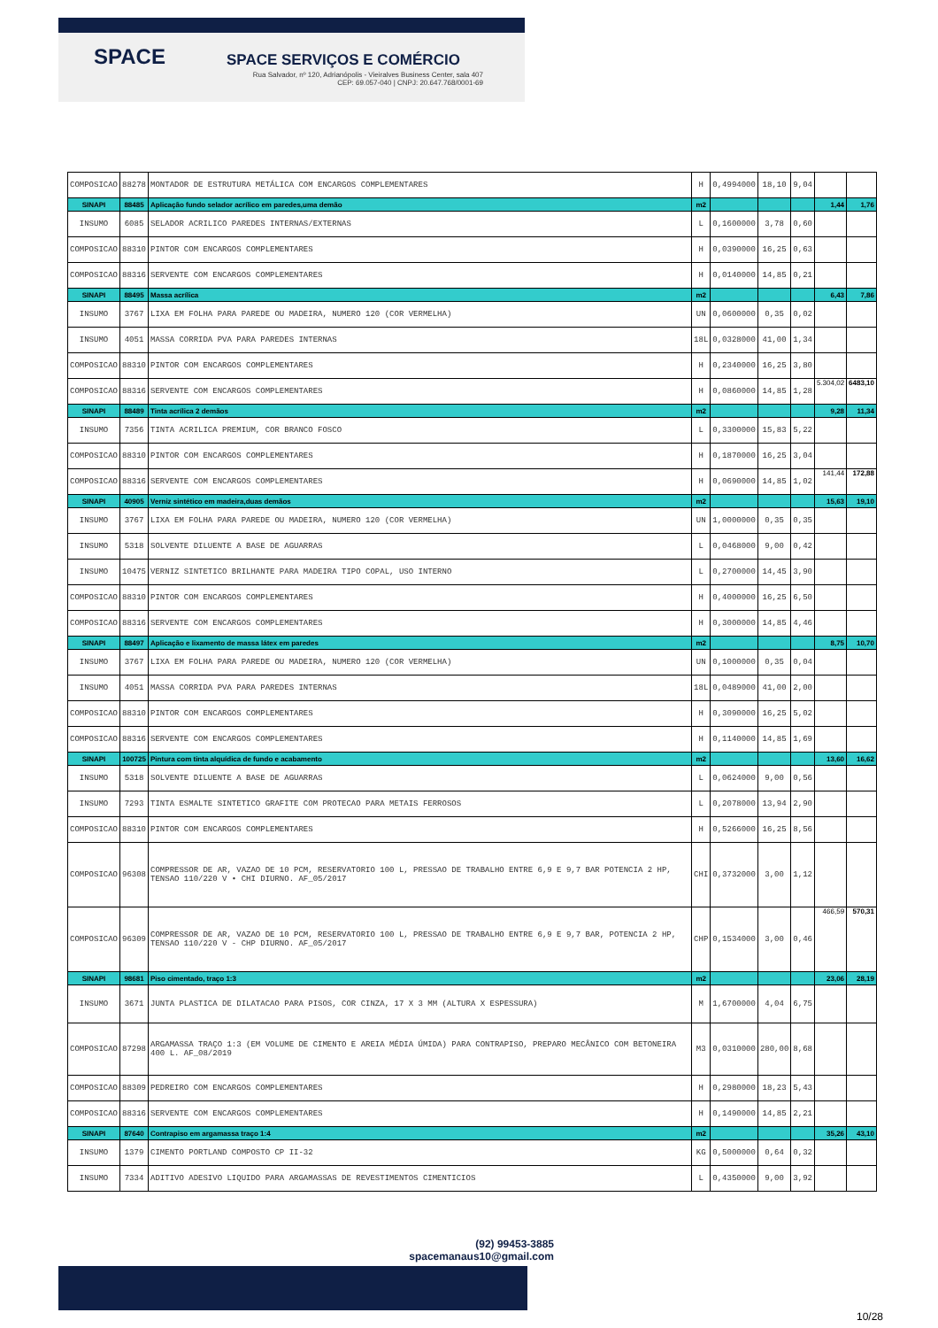SPACE SPACE SERVIÇOS E COMÉRCIO
Rua Salvador, nº 120, Adrianópolis - Vieiralves Business Center, sala 407
CEP: 69.057-040 | CNPJ: 20.647.768/0001-69
| COMPOSICAO | 88278 | MONTADOR DE ESTRUTURA METÁLICA COM ENCARGOS COMPLEMENTARES | H | 0,4994000 | 18,10 | 9,04 | | |
| SINAPI | 88485 | Aplicação fundo selador acrílico em paredes,uma demão | m2 | | | | 1,44 | 1,76 |
| INSUMO | 6085 | SELADOR ACRILICO PAREDES INTERNAS/EXTERNAS | L | 0,1600000 | 3,78 | 0,60 | | |
| COMPOSICAO | 88310 | PINTOR COM ENCARGOS COMPLEMENTARES | H | 0,0390000 | 16,25 | 0,63 | | |
| COMPOSICAO | 88316 | SERVENTE COM ENCARGOS COMPLEMENTARES | H | 0,0140000 | 14,85 | 0,21 | | |
| SINAPI | 88495 | Massa acrílica | m2 | | | | 6,43 | 7,86 |
| INSUMO | 3767 | LIXA EM FOLHA PARA PAREDE OU MADEIRA, NUMERO 120 (COR VERMELHA) | UN | 0,0600000 | 0,35 | 0,02 | | |
| INSUMO | 4051 | MASSA CORRIDA PVA PARA PAREDES INTERNAS | 18L | 0,0328000 | 41,00 | 1,34 | | |
| COMPOSICAO | 88310 | PINTOR COM ENCARGOS COMPLEMENTARES | H | 0,2340000 | 16,25 | 3,80 | | |
| COMPOSICAO | 88316 | SERVENTE COM ENCARGOS COMPLEMENTARES | H | 0,0860000 | 14,85 | 1,28 | 5.304,02 | 6483,10 |
| SINAPI | 88489 | Tinta acrílica 2 demãos | m2 | | | | 9,28 | 11,34 |
| INSUMO | 7356 | TINTA ACRILICA PREMIUM, COR BRANCO FOSCO | L | 0,3300000 | 15,83 | 5,22 | | |
| COMPOSICAO | 88310 | PINTOR COM ENCARGOS COMPLEMENTARES | H | 0,1870000 | 16,25 | 3,04 | | |
| COMPOSICAO | 88316 | SERVENTE COM ENCARGOS COMPLEMENTARES | H | 0,0690000 | 14,85 | 1,02 | 141,44 | 172,88 |
| SINAPI | 40905 | Verniz sintético em madeira,duas demãos | m2 | | | | 15,63 | 19,10 |
| INSUMO | 3767 | LIXA EM FOLHA PARA PAREDE OU MADEIRA, NUMERO 120 (COR VERMELHA) | UN | 1,0000000 | 0,35 | 0,35 | | |
| INSUMO | 5318 | SOLVENTE DILUENTE A BASE DE AGUARRAS | L | 0,0468000 | 9,00 | 0,42 | | |
| INSUMO | 10475 | VERNIZ SINTETICO BRILHANTE PARA MADEIRA TIPO COPAL, USO INTERNO | L | 0,2700000 | 14,45 | 3,90 | | |
| COMPOSICAO | 88310 | PINTOR COM ENCARGOS COMPLEMENTARES | H | 0,4000000 | 16,25 | 6,50 | | |
| COMPOSICAO | 88316 | SERVENTE COM ENCARGOS COMPLEMENTARES | H | 0,3000000 | 14,85 | 4,46 | | |
| SINAPI | 88497 | Aplicação e lixamento de massa látex em paredes | m2 | | | | 8,75 | 10,70 |
| INSUMO | 3767 | LIXA EM FOLHA PARA PAREDE OU MADEIRA, NUMERO 120 (COR VERMELHA) | UN | 0,1000000 | 0,35 | 0,04 | | |
| INSUMO | 4051 | MASSA CORRIDA PVA PARA PAREDES INTERNAS | 18L | 0,0489000 | 41,00 | 2,00 | | |
| COMPOSICAO | 88310 | PINTOR COM ENCARGOS COMPLEMENTARES | H | 0,3090000 | 16,25 | 5,02 | | |
| COMPOSICAO | 88316 | SERVENTE COM ENCARGOS COMPLEMENTARES | H | 0,1140000 | 14,85 | 1,69 | | |
| SINAPI | 100725 | Pintura com tinta alquídica de fundo e acabamento | m2 | | | | 13,60 | 16,62 |
| INSUMO | 5318 | SOLVENTE DILUENTE A BASE DE AGUARRAS | L | 0,0624000 | 9,00 | 0,56 | | |
| INSUMO | 7293 | TINTA ESMALTE SINTETICO GRAFITE COM PROTECAO PARA METAIS FERROSOS | L | 0,2078000 | 13,94 | 2,90 | | |
| COMPOSICAO | 88310 | PINTOR COM ENCARGOS COMPLEMENTARES | H | 0,5266000 | 16,25 | 8,56 | | |
| COMPOSICAO | 96308 | COMPRESSOR DE AR, VAZAO DE 10 PCM, RESERVATORIO 100 L, PRESSAO DE TRABALHO ENTRE 6,9 E 9,7 BAR POTENCIA 2 HP, TENSAO 110/220 V • CHI DIURNO. AF_05/2017 | CHI | 0,3732000 | 3,00 | 1,12 | | |
| COMPOSICAO | 96309 | COMPRESSOR DE AR, VAZAO DE 10 PCM, RESERVATORIO 100 L, PRESSAO DE TRABALHO ENTRE 6,9 E 9,7 BAR, POTENCIA 2 HP, TENSAO 110/220 V - CHP DIURNO. AF_05/2017 | CHP | 0,1534000 | 3,00 | 0,46 | 466,59 | 570,31 |
| SINAPI | 98681 | Piso cimentado, traço 1:3 | m2 | | | | 23,06 | 28,19 |
| INSUMO | 3671 | JUNTA PLASTICA DE DILATACAO PARA PISOS, COR CINZA, 17 X 3 MM (ALTURA X ESPESSURA) | M | 1,6700000 | 4,04 | 6,75 | | |
| COMPOSICAO | 87298 | ARGAMASSA TRAÇO 1:3 (EM VOLUME DE CIMENTO E AREIA MÉDIA ÚMIDA) PARA CONTRAPISO, PREPARO MECÂNICO COM BETONEIRA 400 L. AF_08/2019 | M3 | 0,0310000 | 280,00 | 8,68 | | |
| COMPOSICAO | 88309 | PEDREIRO COM ENCARGOS COMPLEMENTARES | H | 0,2980000 | 18,23 | 5,43 | | |
| COMPOSICAO | 88316 | SERVENTE COM ENCARGOS COMPLEMENTARES | H | 0,1490000 | 14,85 | 2,21 | | |
| SINAPI | 87640 | Contrapiso em argamassa traço 1:4 | m2 | | | | 35,26 | 43,10 |
| INSUMO | 1379 | CIMENTO PORTLAND COMPOSTO CP II-32 | KG | 0,5000000 | 0,64 | 0,32 | | |
| INSUMO | 7334 | ADITIVO ADESIVO LIQUIDO PARA ARGAMASSAS DE REVESTIMENTOS CIMENTICIOS | L | 0,4350000 | 9,00 | 3,92 | | |
(92) 99453-3885
spacemanaus10@gmail.com
10/28